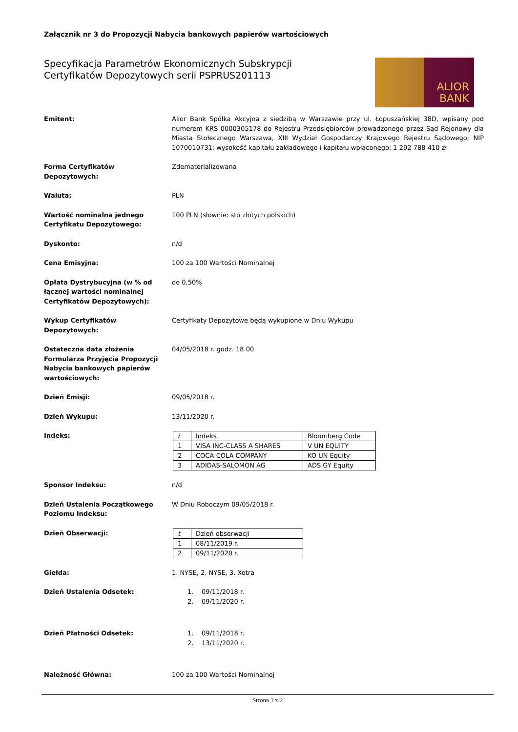Załącznik nr 3 do Propozycji Nabycia bankowych papierów wartościowych
Specyfikacja Parametrów Ekonomicznych Subskrypcji
Certyfikatów Depozytowych serii PSPRUS201113
ALIOR
BANK
Emitent: Alior Bank Spółka Akcyjna z siedzibą w Warszawie przy ul. Łopuszańskiej 38D, wpisany pod numerem KRS 0000305178 do Rejestru Przedsiębiorców prowadzonego przez Sąd Rejonowy dla Miasta Stołecznego Warszawa, XIII Wydział Gospodarczy Krajowego Rejestru Sądowego; NIP 1070010731; wysokość kapitału zakładowego i kapitału wpłaconego: 1 292 788 410 zł
Forma Certyfikatów
Depozytowych:
Zdematerializowana
Waluta: PLN
Wartość nominalna jednego Certyfikatu Depozytowego:
100 PLN (słownie: sto złotych polskich)
Dyskonto: n/d
Cena Emisyjna: 100 za 100 Wartości Nominalnej
Opłata Dystrybucyjna (w % od łącznej wartości nominalnej Certyfikatów Depozytowych):
do 0,50%
Wykup Certyfikatów
Depozytowych:
Certyfikaty Depozytowe będą wykupione w Dniu Wykupu
Ostateczna data złożenia Formularza Przyjęcia Propozycji Nabycia bankowych papierów wartościowych:
04/05/2018 r. godz. 18.00
Dzień Emisji: 09/05/2018 r.
Dzień Wykupu: 13/11/2020 r.
Indeks:
| i | Indeks | Bloomberg Code |
| 1 | VISA INC-CLASS A SHARES | V UN EQUITY |
| 2 | COCA-COLA COMPANY | KO UN Equity |
| 3 | ADIDAS-SALOMON AG | ADS GY Equity |
Sponsor Indeksu: n/d
Dzień Ustalenia Początkowego Poziomu Indeksu:
W Dniu Roboczym 09/05/2018 r.
Dzień Obserwacji:
| t | Dzień obserwacji |
| 1 | 08/11/2019 r. |
| 2 | 09/11/2020 r. |
Giełda: 1. NYSE, 2. NYSE, 3. Xetra
Dzień Ustalenia Odsetek: 1. 09/11/2018 r.
2. 09/11/2020 r.
Dzień Płatności Odsetek: 1. 09/11/2018 r.
2. 13/11/2020 r.
Należność Główna: 100 za 100 Wartości Nominalnej
Strona 1 z 2